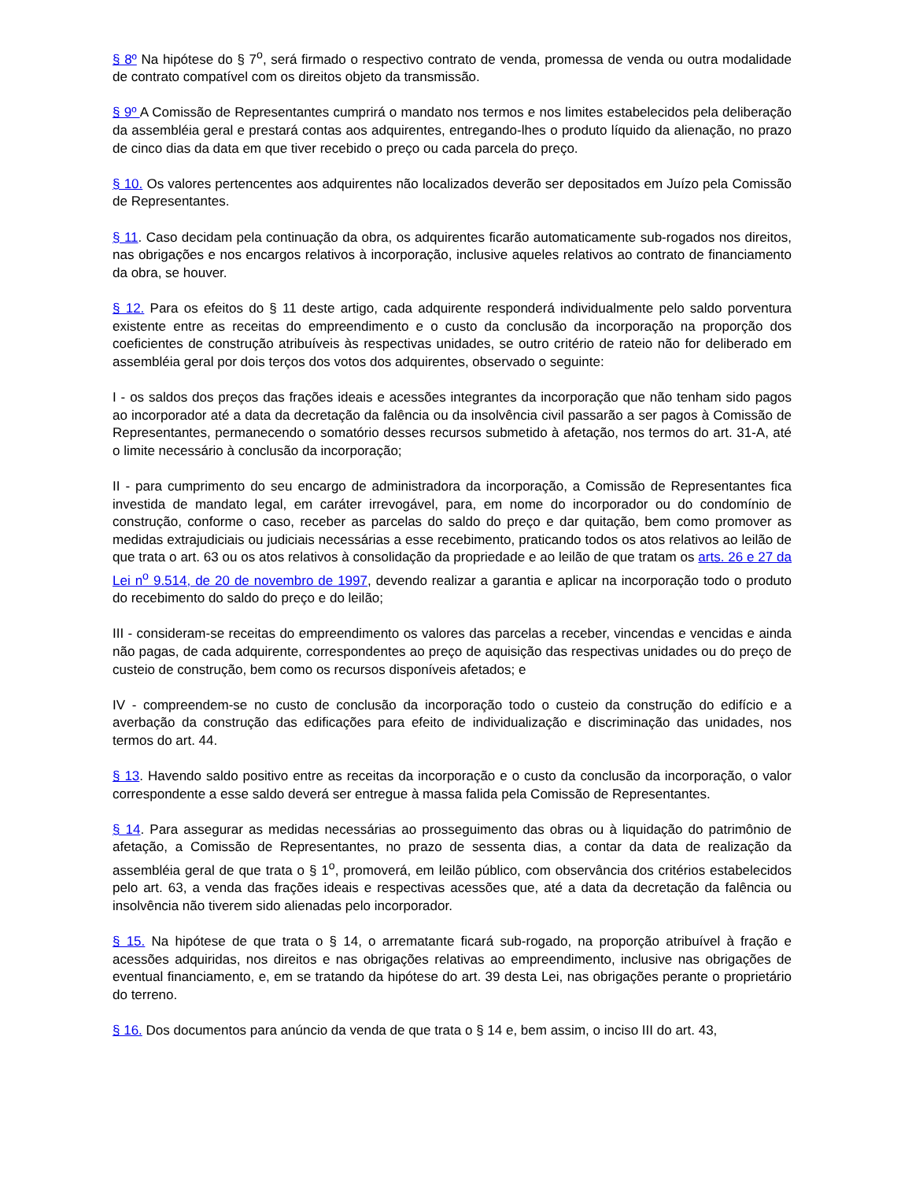§ 8º Na hipótese do § 7<sup>o</sup>, será firmado o respectivo contrato de venda, promessa de venda ou outra modalidade de contrato compatível com os direitos objeto da transmissão.
§ 9º A Comissão de Representantes cumprirá o mandato nos termos e nos limites estabelecidos pela deliberação da assembléia geral e prestará contas aos adquirentes, entregando-lhes o produto líquido da alienação, no prazo de cinco dias da data em que tiver recebido o preço ou cada parcela do preço.
§ 10. Os valores pertencentes aos adquirentes não localizados deverão ser depositados em Juízo pela Comissão de Representantes.
§ 11. Caso decidam pela continuação da obra, os adquirentes ficarão automaticamente sub-rogados nos direitos, nas obrigações e nos encargos relativos à incorporação, inclusive aqueles relativos ao contrato de financiamento da obra, se houver.
§ 12. Para os efeitos do § 11 deste artigo, cada adquirente responderá individualmente pelo saldo porventura existente entre as receitas do empreendimento e o custo da conclusão da incorporação na proporção dos coeficientes de construção atribuíveis às respectivas unidades, se outro critério de rateio não for deliberado em assembléia geral por dois terços dos votos dos adquirentes, observado o seguinte:
I - os saldos dos preços das frações ideais e acessões integrantes da incorporação que não tenham sido pagos ao incorporador até a data da decretação da falência ou da insolvência civil passarão a ser pagos à Comissão de Representantes, permanecendo o somatório desses recursos submetido à afetação, nos termos do art. 31-A, até o limite necessário à conclusão da incorporação;
II - para cumprimento do seu encargo de administradora da incorporação, a Comissão de Representantes fica investida de mandato legal, em caráter irrevogável, para, em nome do incorporador ou do condomínio de construção, conforme o caso, receber as parcelas do saldo do preço e dar quitação, bem como promover as medidas extrajudiciais ou judiciais necessárias a esse recebimento, praticando todos os atos relativos ao leilão de que trata o art. 63 ou os atos relativos à consolidação da propriedade e ao leilão de que tratam os arts. 26 e 27 da Lei n<sup>o</sup> 9.514, de 20 de novembro de 1997, devendo realizar a garantia e aplicar na incorporação todo o produto do recebimento do saldo do preço e do leilão;
III - consideram-se receitas do empreendimento os valores das parcelas a receber, vincendas e vencidas e ainda não pagas, de cada adquirente, correspondentes ao preço de aquisição das respectivas unidades ou do preço de custeio de construção, bem como os recursos disponíveis afetados; e
IV - compreendem-se no custo de conclusão da incorporação todo o custeio da construção do edifício e a averbação da construção das edificações para efeito de individualização e discriminação das unidades, nos termos do art. 44.
§ 13. Havendo saldo positivo entre as receitas da incorporação e o custo da conclusão da incorporação, o valor correspondente a esse saldo deverá ser entregue à massa falida pela Comissão de Representantes.
§ 14. Para assegurar as medidas necessárias ao prosseguimento das obras ou à liquidação do patrimônio de afetação, a Comissão de Representantes, no prazo de sessenta dias, a contar da data de realização da assembléia geral de que trata o § 1<sup>o</sup>, promoverá, em leilão público, com observância dos critérios estabelecidos pelo art. 63, a venda das frações ideais e respectivas acessões que, até a data da decretação da falência ou insolvência não tiverem sido alienadas pelo incorporador.
§ 15. Na hipótese de que trata o § 14, o arrematante ficará sub-rogado, na proporção atribuível à fração e acessões adquiridas, nos direitos e nas obrigações relativas ao empreendimento, inclusive nas obrigações de eventual financiamento, e, em se tratando da hipótese do art. 39 desta Lei, nas obrigações perante o proprietário do terreno.
§ 16. Dos documentos para anúncio da venda de que trata o § 14 e, bem assim, o inciso III do art. 43,